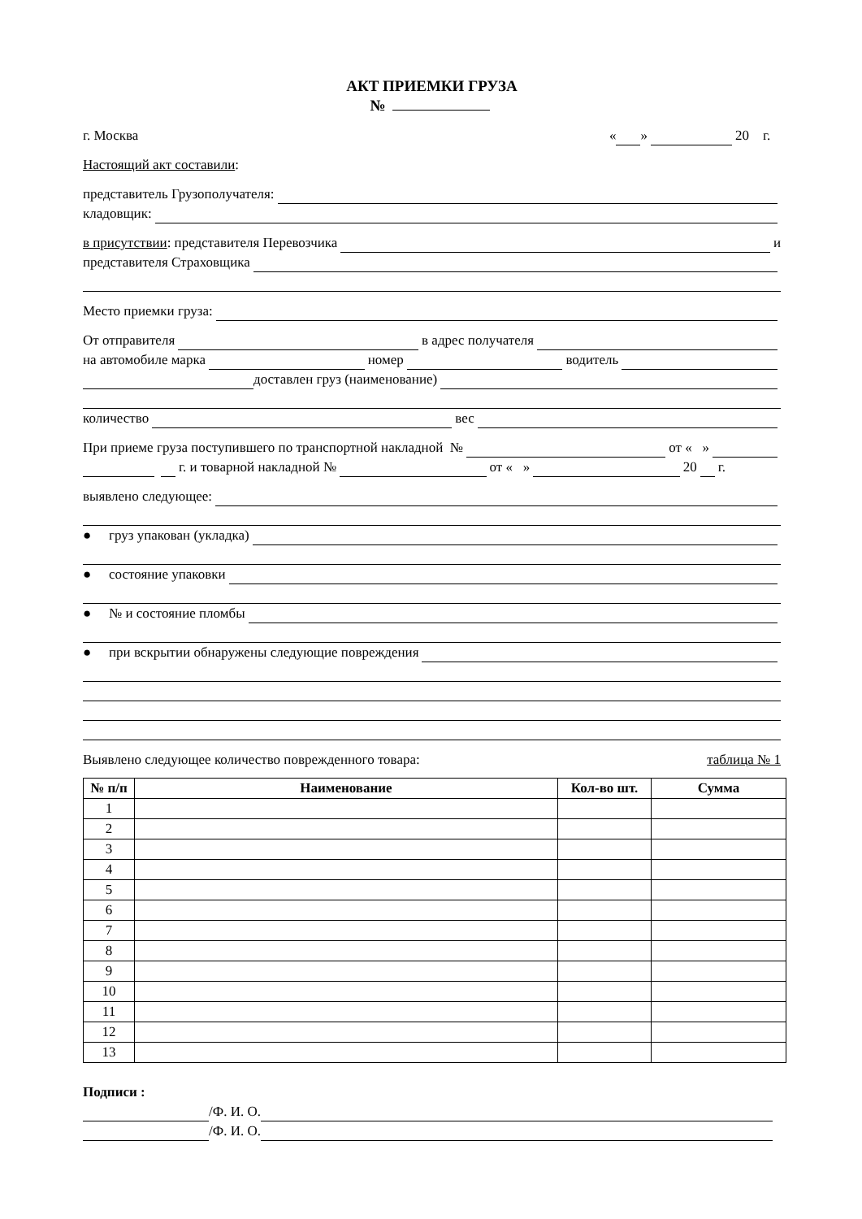АКТ ПРИЕМКИ ГРУЗА
№
г. Москва « » 20 г.
Настоящий акт составили:
представитель Грузополучателя:
кладовщик:
в присутствии: представителя Перевозчика и
представителя Страховщика
Место приемки груза:
От отправителя в адрес получателя
на автомобиле марка номер водитель
доставлен груз (наименование)
количество вес
При приеме груза поступившего по транспортной накладной № от « »
г. и товарной накладной № от « » 20 г.
выявлено следующее:
● груз упакован (укладка)
● состояние упаковки
● № и состояние пломбы
● при вскрытии обнаружены следующие повреждения
Выявлено следующее количество поврежденного товара: таблица № 1
| № п/п | Наименование | Кол-во шт. | Сумма |
| --- | --- | --- | --- |
| 1 | | | |
| 2 | | | |
| 3 | | | |
| 4 | | | |
| 5 | | | |
| 6 | | | |
| 7 | | | |
| 8 | | | |
| 9 | | | |
| 10 | | | |
| 11 | | | |
| 12 | | | |
| 13 | | | |
Подписи :
/Ф. И. О.
/Ф. И. О.